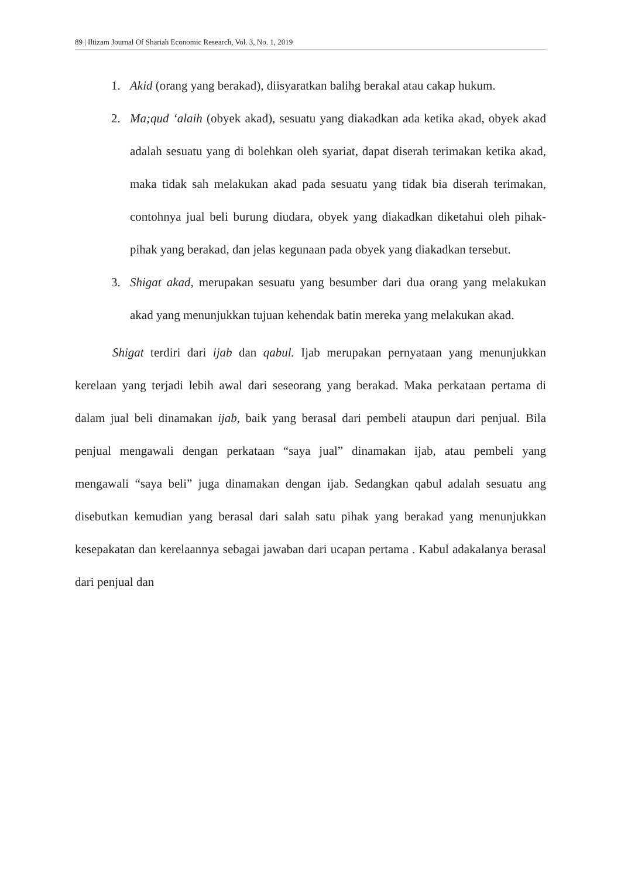89 | Iltizam Journal Of Shariah Economic Research, Vol. 3, No. 1, 2019
1. Akid (orang yang berakad), diisyaratkan balihg berakal atau cakap hukum.
2. Ma;qud ‘alaih (obyek akad), sesuatu yang diakadkan ada ketika akad, obyek akad adalah sesuatu yang di bolehkan oleh syariat, dapat diserah terimakan ketika akad, maka tidak sah melakukan akad pada sesuatu yang tidak bia diserah terimakan, contohnya jual beli burung diudara, obyek yang diakadkan diketahui oleh pihak-pihak yang berakad, dan jelas kegunaan pada obyek yang diakadkan tersebut.
3. Shigat akad, merupakan sesuatu yang besumber dari dua orang yang melakukan akad yang menunjukkan tujuan kehendak batin mereka yang melakukan akad.
Shigat terdiri dari ijab dan qabul. Ijab merupakan pernyataan yang menunjukkan kerelaan yang terjadi lebih awal dari seseorang yang berakad. Maka perkataan pertama di dalam jual beli dinamakan ijab, baik yang berasal dari pembeli ataupun dari penjual. Bila penjual mengawali dengan perkataan “saya jual” dinamakan ijab, atau pembeli yang mengawali “saya beli” juga dinamakan dengan ijab. Sedangkan qabul adalah sesuatu ang disebutkan kemudian yang berasal dari salah satu pihak yang berakad yang menunjukkan kesepakatan dan kerelaannya sebagai jawaban dari ucapan pertama . Kabul adakalanya berasal dari penjual dan